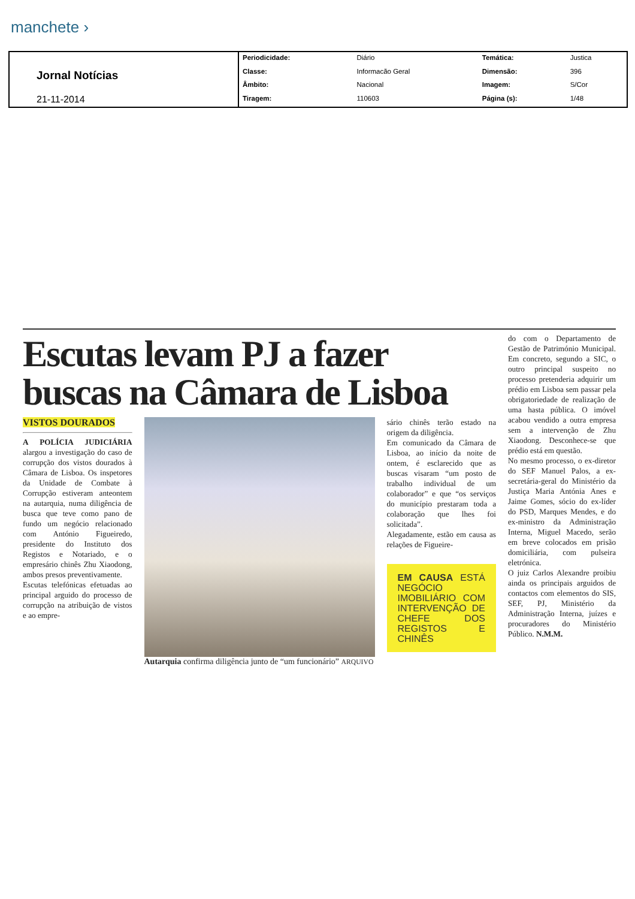manchete ›
| Jornal Notícias 21-11-2014 | Periodicidade: | Diário | Temática: | Justica |
| | Classe: | Informacão Geral | Dimensão: | 396 |
| | Âmbito: | Nacional | Imagem: | S/Cor |
| | Tiragem: | 110603 | Página (s): | 1/48 |
Escutas levam PJ a fazer buscas na Câmara de Lisboa
VISTOS DOURADOS
A POLÍCIA JUDICIÁRIA alargou a investigação do caso de corrupção dos vistos dourados à Câmara de Lisboa. Os inspetores da Unidade de Combate à Corrupção estiveram anteontem na autarquia, numa diligência de busca que teve como pano de fundo um negócio relacionado com António Figueiredo, presidente do Instituto dos Registos e Notariado, e o empresário chinês Zhu Xiaodong, ambos presos preventivamente.
Escutas telefónicas efetuadas ao principal arguido do processo de corrupção na atribuição de vistos e ao empre-
Autarquia confirma diligência junto de “um funcionário” ARQUIVO
sário chinês terão estado na origem da diligência.
Em comunicado da Câmara de Lisboa, ao início da noite de ontem, é esclarecido que as buscas visaram “um posto de trabalho individual de um colaborador” e que “os serviços do município prestaram toda a colaboração que lhes foi solicitada”.
Alegadamente, estão em causa as relações de Figueire-
EM CAUSA ESTÁ NEGÓCIO IMOBILIÁRIO COM INTERVENÇÃO DE CHEFE DOS REGISTOS E CHINÊS
do com o Departamento de Gestão de Património Municipal. Em concreto, segundo a SIC, o outro principal suspeito no processo pretenderia adquirir um prédio em Lisboa sem passar pela obrigatoriedade de realização de uma hasta pública. O imóvel acabou vendido a outra empresa sem a intervenção de Zhu Xiaodong. Desconhece-se que prédio está em questão.
No mesmo processo, o ex-diretor do SEF Manuel Palos, a ex-secretária-geral do Ministério da Justiça Maria Antónia Anes e Jaime Gomes, sócio do ex-líder do PSD, Marques Mendes, e do ex-ministro da Administração Interna, Miguel Macedo, serão em breve colocados em prisão domiciliária, com pulseira eletrónica.
O juiz Carlos Alexandre proibiu ainda os principais arguidos de contactos com elementos do SIS, SEF, PJ, Ministério da Administração Interna, juízes e procuradores do Ministério Público. N.M.M.